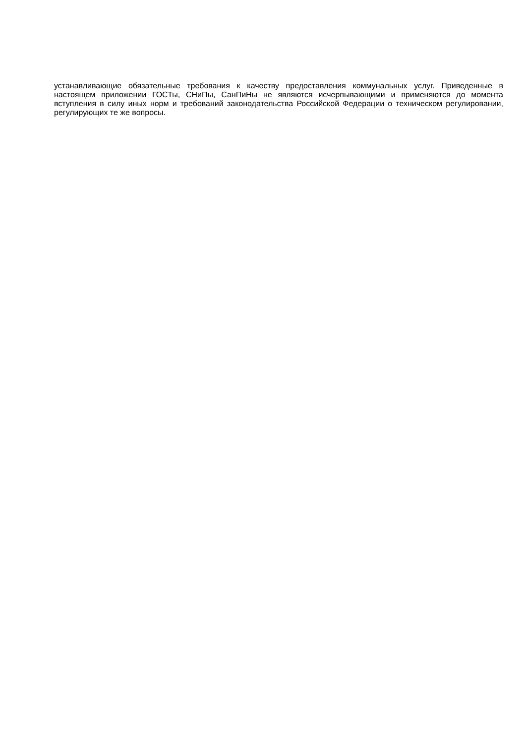устанавливающие обязательные требования к качеству предоставления коммунальных услуг. Приведенные в настоящем приложении ГОСТы, СНиПы, СанПиНы не являются исчерпывающими и применяются до момента вступления в силу иных норм и требований законодательства Российской Федерации о техническом регулировании, регулирующих те же вопросы.